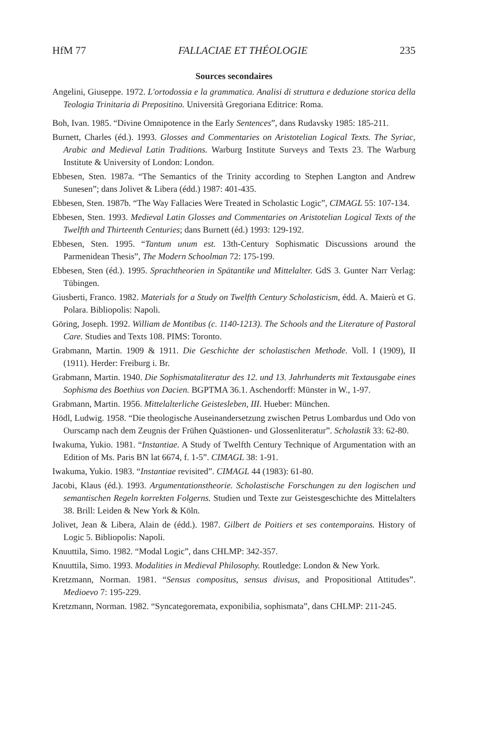HfM 77 FALLACIAE ET THÉOLOGIE 235
Sources secondaires
Angelini, Giuseppe. 1972. L'ortodossia e la grammatica. Analisi di struttura e deduzione storica della Teologia Trinitaria di Prepositino. Università Gregoriana Editrice: Roma.
Boh, Ivan. 1985. “Divine Omnipotence in the Early Sentences”, dans Rudavsky 1985: 185-211.
Burnett, Charles (éd.). 1993. Glosses and Commentaries on Aristotelian Logical Texts. The Syriac, Arabic and Medieval Latin Traditions. Warburg Institute Surveys and Texts 23. The Warburg Institute & University of London: London.
Ebbesen, Sten. 1987a. “The Semantics of the Trinity according to Stephen Langton and Andrew Sunesen”; dans Jolivet & Libera (édd.) 1987: 401-435.
Ebbesen, Sten. 1987b. “The Way Fallacies Were Treated in Scholastic Logic”, CIMAGL 55: 107-134.
Ebbesen, Sten. 1993. Medieval Latin Glosses and Commentaries on Aristotelian Logical Texts of the Twelfth and Thirteenth Centuries; dans Burnett (éd.) 1993: 129-192.
Ebbesen, Sten. 1995. “Tantum unum est. 13th-Century Sophismatic Discussions around the Parmenidean Thesis”, The Modern Schoolman 72: 175-199.
Ebbesen, Sten (éd.). 1995. Sprachtheorien in Spätantike und Mittelalter. GdS 3. Gunter Narr Verlag: Tübingen.
Giusberti, Franco. 1982. Materials for a Study on Twelfth Century Scholasticism, édd. A. Maierù et G. Polara. Bibliopolis: Napoli.
Göring, Joseph. 1992. William de Montibus (c. 1140-1213). The Schools and the Literature of Pastoral Care. Studies and Texts 108. PIMS: Toronto.
Grabmann, Martin. 1909 & 1911. Die Geschichte der scholastischen Methode. Voll. I (1909), II (1911). Herder: Freiburg i. Br.
Grabmann, Martin. 1940. Die Sophismataliteratur des 12. und 13. Jahrhunderts mit Textausgabe eines Sophisma des Boethius von Dacien. BGPTMA 36.1. Aschendorff: Münster in W., 1-97.
Grabmann, Martin. 1956. Mittelalterliche Geistesleben, III. Hueber: München.
Hödl, Ludwig. 1958. “Die theologische Auseinandersetzung zwischen Petrus Lombardus und Odo von Ourscamp nach dem Zeugnis der Frühen Quästionen- und Glossenliteratur”. Scholastik 33: 62-80.
Iwakuma, Yukio. 1981. “Instantiae. A Study of Twelfth Century Technique of Argumentation with an Edition of Ms. Paris BN lat 6674, f. 1-5”. CIMAGL 38: 1-91.
Iwakuma, Yukio. 1983. “Instantiae revisited”. CIMAGL 44 (1983): 61-80.
Jacobi, Klaus (éd.). 1993. Argumentationstheorie. Scholastische Forschungen zu den logischen und semantischen Regeln korrekten Folgerns. Studien und Texte zur Geistesgeschichte des Mittelalters 38. Brill: Leiden & New York & Köln.
Jolivet, Jean & Libera, Alain de (édd.). 1987. Gilbert de Poitiers et ses contemporains. History of Logic 5. Bibliopolis: Napoli.
Knuuttila, Simo. 1982. “Modal Logic”, dans CHLMP: 342-357.
Knuuttila, Simo. 1993. Modalities in Medieval Philosophy. Routledge: London & New York.
Kretzmann, Norman. 1981. “Sensus compositus, sensus divisus, and Propositional Attitudes”. Medioevo 7: 195-229.
Kretzmann, Norman. 1982. “Syncategoremata, exponibilia, sophismata”, dans CHLMP: 211-245.